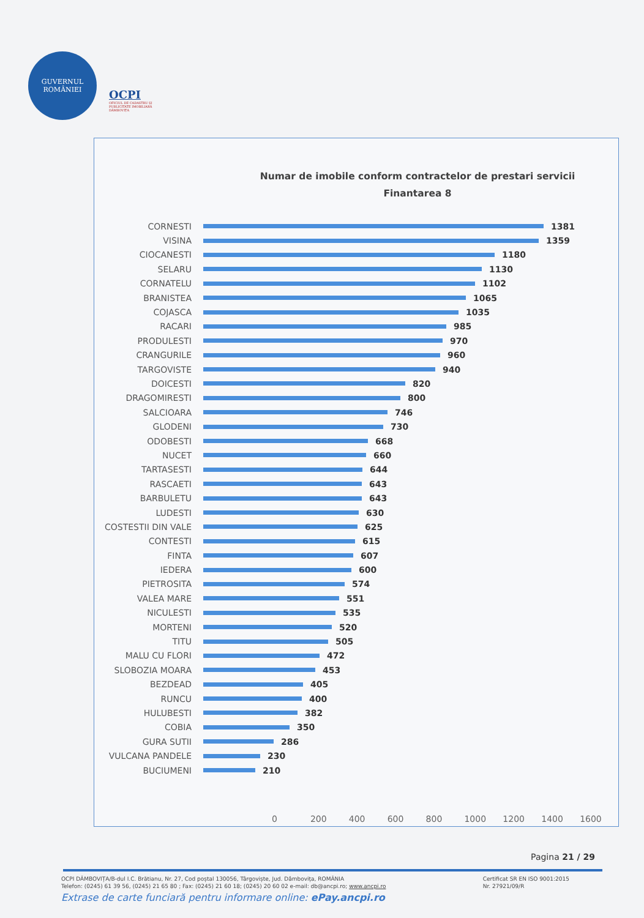GUVERNUL
ROMÂNIEI
OCPI
OFICIUL DE CADASTRU ȘI PUBLICITATE IMOBILIARĂ DÂMBOVIȚA
Numar de imobile conform contractelor de prestari servicii
Finantarea 8
CORNESTI 1381
VISINA 1359
CIOCANESTI 1180
SELARU 1130
CORNATELU 1102
BRANISTEA 1065
COJASCA 1035
RACARI 985
PRODULESTI 970
CRANGURILE 960
TARGOVISTE 940
DOICESTI 820
DRAGOMIRESTI 800
SALCIOARA 746
GLODENI 730
ODOBESTI 668
NUCET 660
TARTASESTI 644
RASCAETI 643
BARBULETU 643
LUDESTI 630
COSTESTII DIN VALE 625
CONTESTI 615
FINTA 607
IEDERA 600
PIETROSITA 574
VALEA MARE 551
NICULESTI 535
MORTENI 520
TITU 505
MALU CU FLORI 472
SLOBOZIA MOARA 453
BEZDEAD 405
RUNCU 400
HULUBESTI 382
COBIA 350
GURA SUTII 286
VULCANA PANDELE 230
BUCIUMENI 210
0 200 400 600 800 1000 1200 1400 1600
Pagina 21 / 29
Certificat SR EN ISO 9001:2015
Nr. 27921/09/R OCPI DÂMBOVIȚA/B-dul I.C. Brătianu, Nr. 27, Cod poștal 130056, Târgoviște, Jud. Dâmbovița, ROMÂNIA
Telefon: (0245) 61 39 56, (0245) 21 65 80 ; Fax: (0245) 21 60 18; (0245) 20 60 02 e-mail: db@ancpi.ro; www.ancpi.ro
Extrase de carte funciară pentru informare online: ePay.ancpi.ro